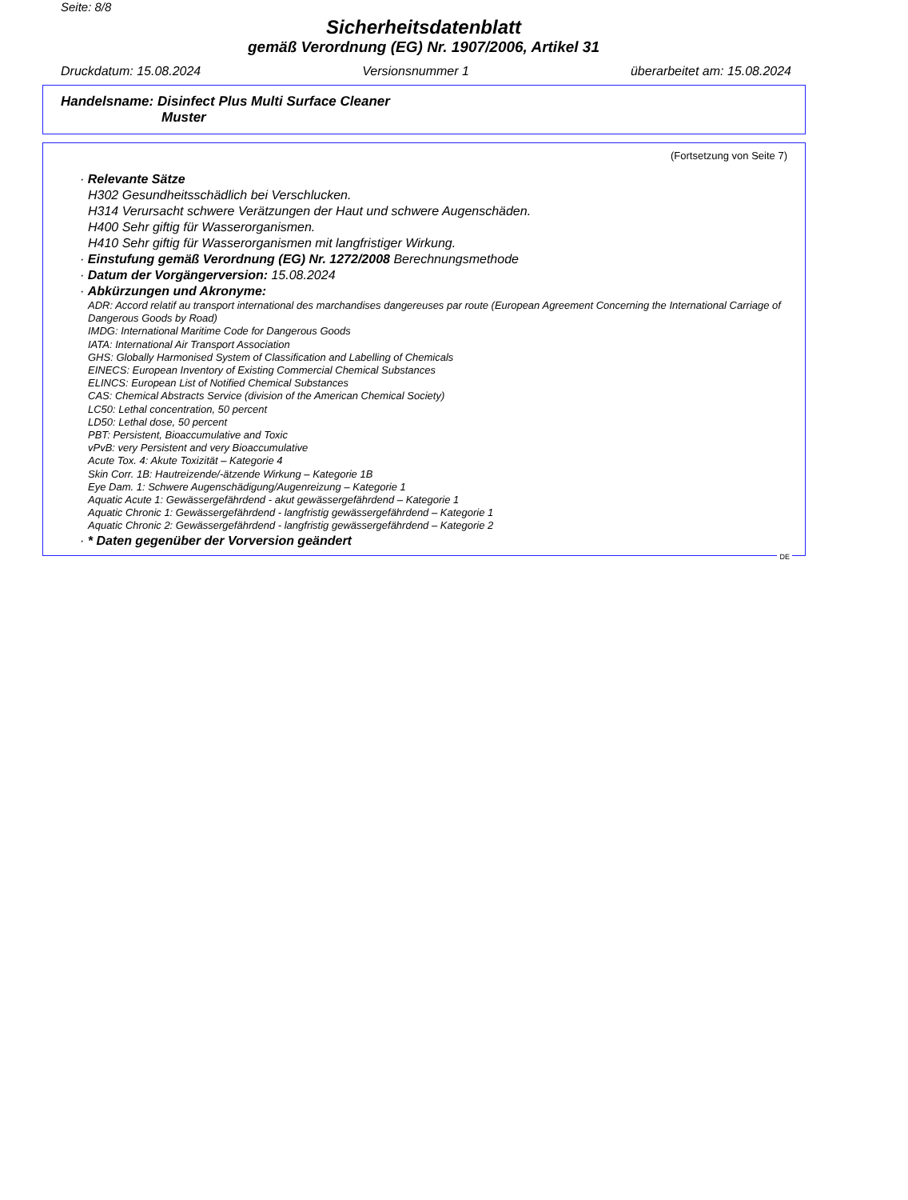Seite: 8/8
Sicherheitsdatenblatt
gemäß Verordnung (EG) Nr. 1907/2006, Artikel 31
Druckdatum: 15.08.2024 Versionsnummer 1 überarbeitet am: 15.08.2024
Handelsname: Disinfect Plus Multi Surface Cleaner
Muster
(Fortsetzung von Seite 7)
· Relevante Sätze
H302 Gesundheitsschädlich bei Verschlucken.
H314 Verursacht schwere Verätzungen der Haut und schwere Augenschäden.
H400 Sehr giftig für Wasserorganismen.
H410 Sehr giftig für Wasserorganismen mit langfristiger Wirkung.
· Einstufung gemäß Verordnung (EG) Nr. 1272/2008 Berechnungsmethode
· Datum der Vorgängerversion: 15.08.2024
· Abkürzungen und Akronyme:
ADR: Accord relatif au transport international des marchandises dangereuses par route (European Agreement Concerning the International Carriage of Dangerous Goods by Road)
IMDG: International Maritime Code for Dangerous Goods
IATA: International Air Transport Association
GHS: Globally Harmonised System of Classification and Labelling of Chemicals
EINECS: European Inventory of Existing Commercial Chemical Substances
ELINCS: European List of Notified Chemical Substances
CAS: Chemical Abstracts Service (division of the American Chemical Society)
LC50: Lethal concentration, 50 percent
LD50: Lethal dose, 50 percent
PBT: Persistent, Bioaccumulative and Toxic
vPvB: very Persistent and very Bioaccumulative
Acute Tox. 4: Akute Toxizität – Kategorie 4
Skin Corr. 1B: Hautreizende/-ätzende Wirkung – Kategorie 1B
Eye Dam. 1: Schwere Augenschädigung/Augenreizung – Kategorie 1
Aquatic Acute 1: Gewässergefährdend - akut gewässergefährdend – Kategorie 1
Aquatic Chronic 1: Gewässergefährdend - langfristig gewässergefährdend – Kategorie 1
Aquatic Chronic 2: Gewässergefährdend - langfristig gewässergefährdend – Kategorie 2
· * Daten gegenüber der Vorversion geändert
DE